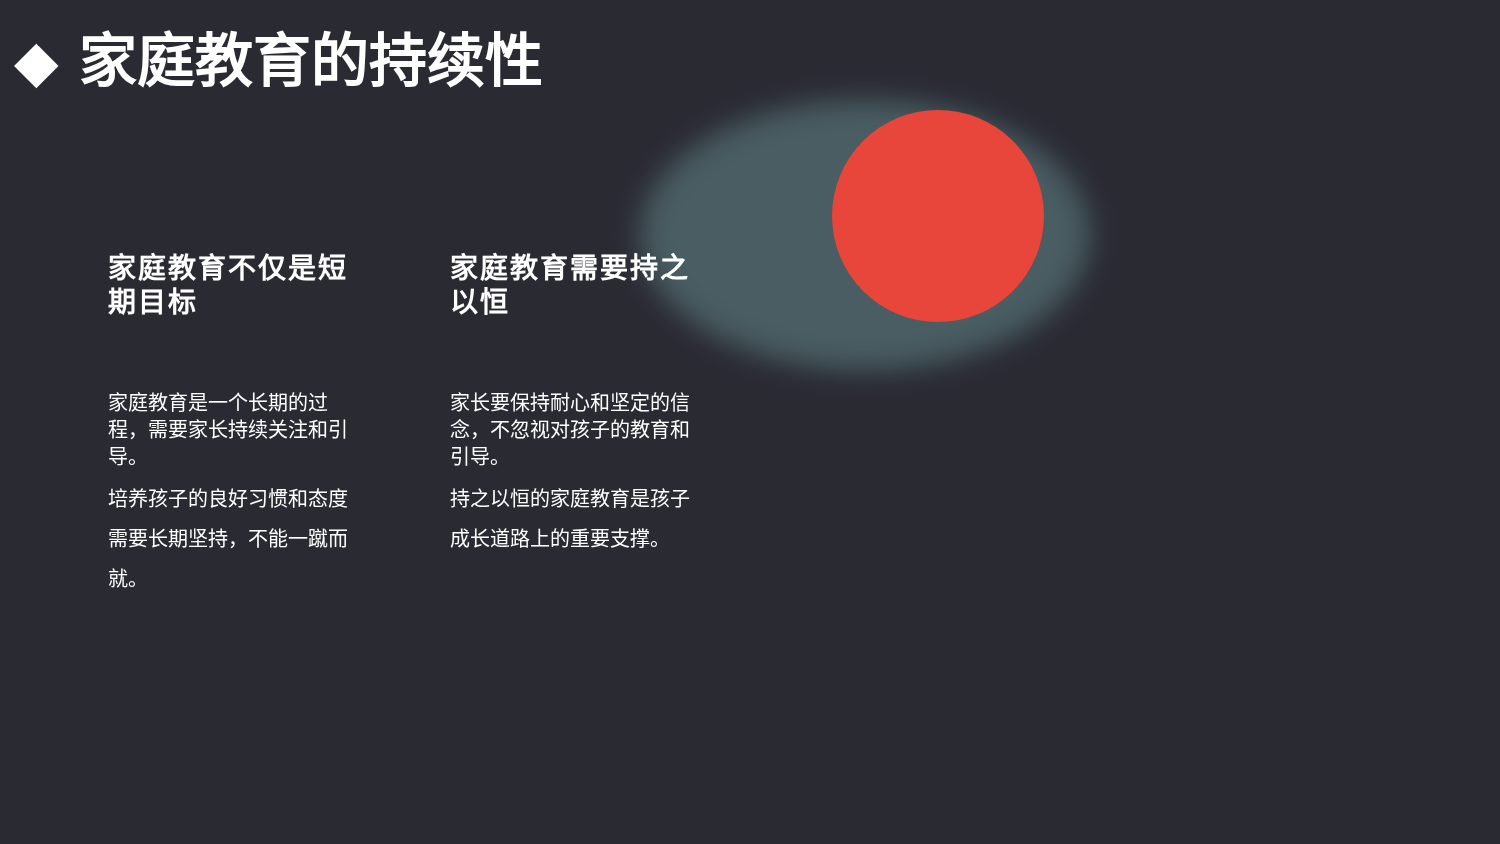◆ 家庭教育的持续性
家庭教育不仅是短期目标
家庭教育是一个长期的过程，需要家长持续关注和引导。
培养孩子的良好习惯和态度需要长期坚持，不能一蹴而就。
家庭教育需要持之以恒
家长要保持耐心和坚定的信念，不忽视对孩子的教育和引导。
持之以恒的家庭教育是孩子成长道路上的重要支撑。